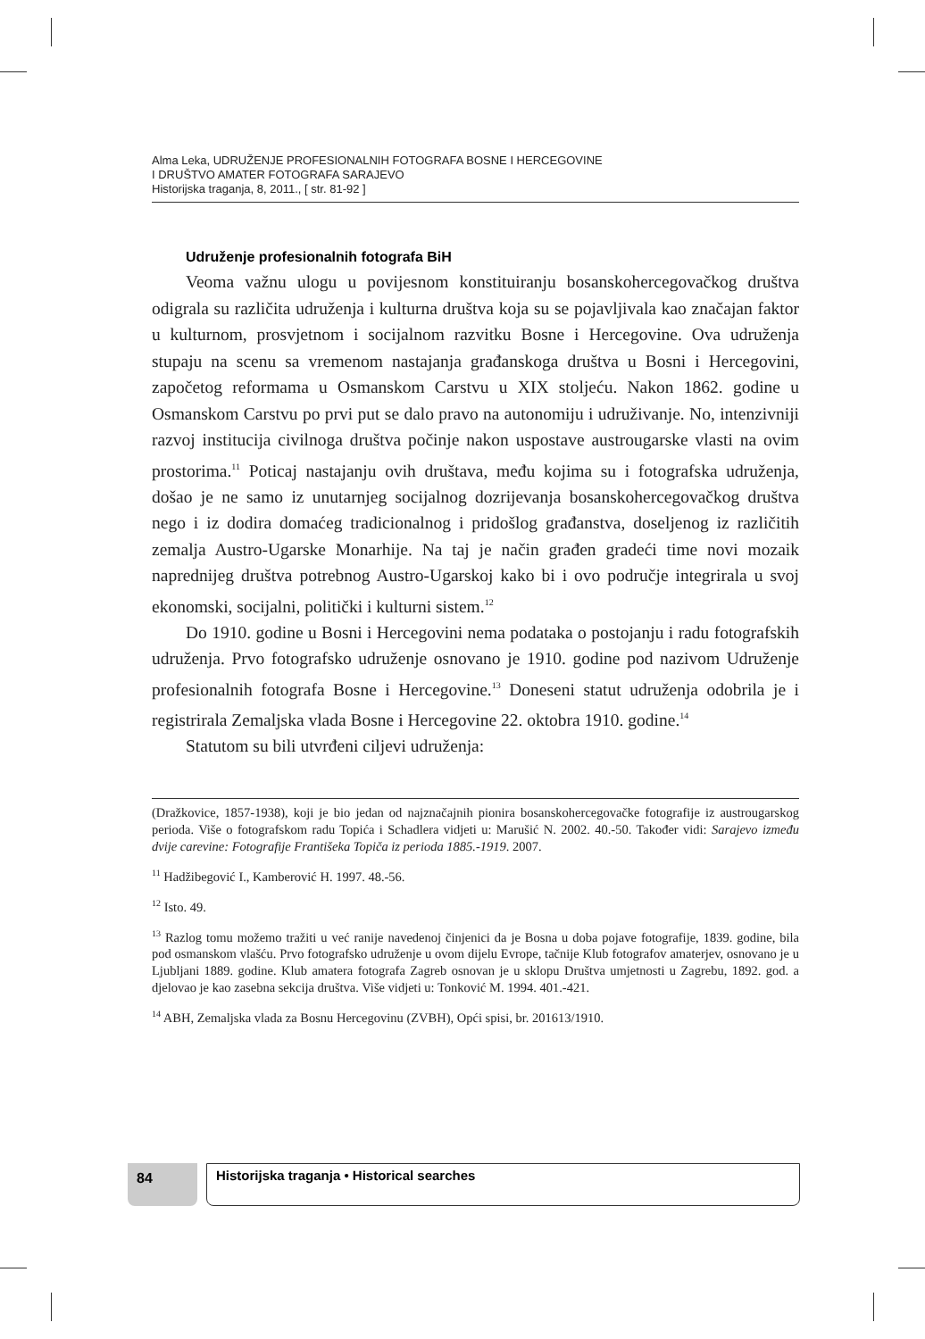Alma Leka, UDRUŽENJE PROFESIONALNIH FOTOGRAFA BOSNE I HERCEGOVINE
I DRUŠTVO AMATER FOTOGRAFA SARAJEVO
Historijska traganja, 8, 2011., [ str. 81-92 ]
Udruženje profesionalnih fotografa BiH
Veoma važnu ulogu u povijesnom konstituiranju bosanskohercegovačkog društva odigrala su različita udruženja i kulturna društva koja su se pojavljivala kao značajan faktor u kulturnom, prosvjetnom i socijalnom razvitku Bosne i Hercegovine. Ova udruženja stupaju na scenu sa vremenom nastajanja građanskoga društva u Bosni i Hercegovini, započetog reformama u Osmanskom Carstvu u XIX stoljeću. Nakon 1862. godine u Osmanskom Carstvu po prvi put se dalo pravo na autonomiju i udruživanje. No, intenzivniji razvoj institucija civilnoga društva počinje nakon uspostave austrougarske vlasti na ovim prostorima.<sup>11</sup> Poticaj nastajanju ovih društava, među kojima su i fotografska udruženja, došao je ne samo iz unutarnjeg socijalnog dozrijevanja bosanskohercegovačkog društva nego i iz dodira domaćeg tradicionalnog i pridošlog građanstva, doseljenog iz različitih zemalja Austro-Ugarske Monarhije. Na taj je način građen gradeći time novi mozaik naprednijeg društva potrebnog Austro-Ugarskoj kako bi i ovo područje integrirala u svoj ekonomski, socijalni, politički i kulturni sistem.<sup>12</sup>
Do 1910. godine u Bosni i Hercegovini nema podataka o postojanju i radu fotografskih udruženja. Prvo fotografsko udruženje osnovano je 1910. godine pod nazivom Udruženje profesionalnih fotografa Bosne i Hercegovine.<sup>13</sup> Doneseni statut udruženja odobrila je i registrirala Zemaljska vlada Bosne i Hercegovine 22. oktobra 1910. godine.<sup>14</sup>
Statutom su bili utvrđeni ciljevi udruženja:
(Dražkovice, 1857-1938), koji je bio jedan od najznačajnih pionira bosanskohercegovačke fotografije iz austrougarskog perioda. Više o fotografskom radu Topića i Schadlera vidjeti u: Marušić N. 2002. 40.-50. Također vidi: Sarajevo između dvije carevine: Fotografije Františeka Topiča iz perioda 1885.-1919. 2007.
<sup>11</sup> Hadžibegović I., Kamberović H. 1997. 48.-56.
<sup>12</sup> Isto. 49.
<sup>13</sup> Razlog tomu možemo tražiti u već ranije navedenoj činjenici da je Bosna u doba pojave fotografije, 1839. godine, bila pod osmanskom vlašću. Prvo fotografsko udruženje u ovom dijelu Evrope, tačnije Klub fotografov amaterjev, osnovano je u Ljubljani 1889. godine. Klub amatera fotografa Zagreb osnovan je u sklopu Društva umjetnosti u Zagrebu, 1892. god. a djelovao je kao zasebna sekcija društva. Više vidjeti u: Tonković M. 1994. 401.-421.
<sup>14</sup> ABH, Zemaljska vlada za Bosnu Hercegovinu (ZVBH), Opći spisi, br. 201613/1910.
84
Historijska traganja • Historical searches